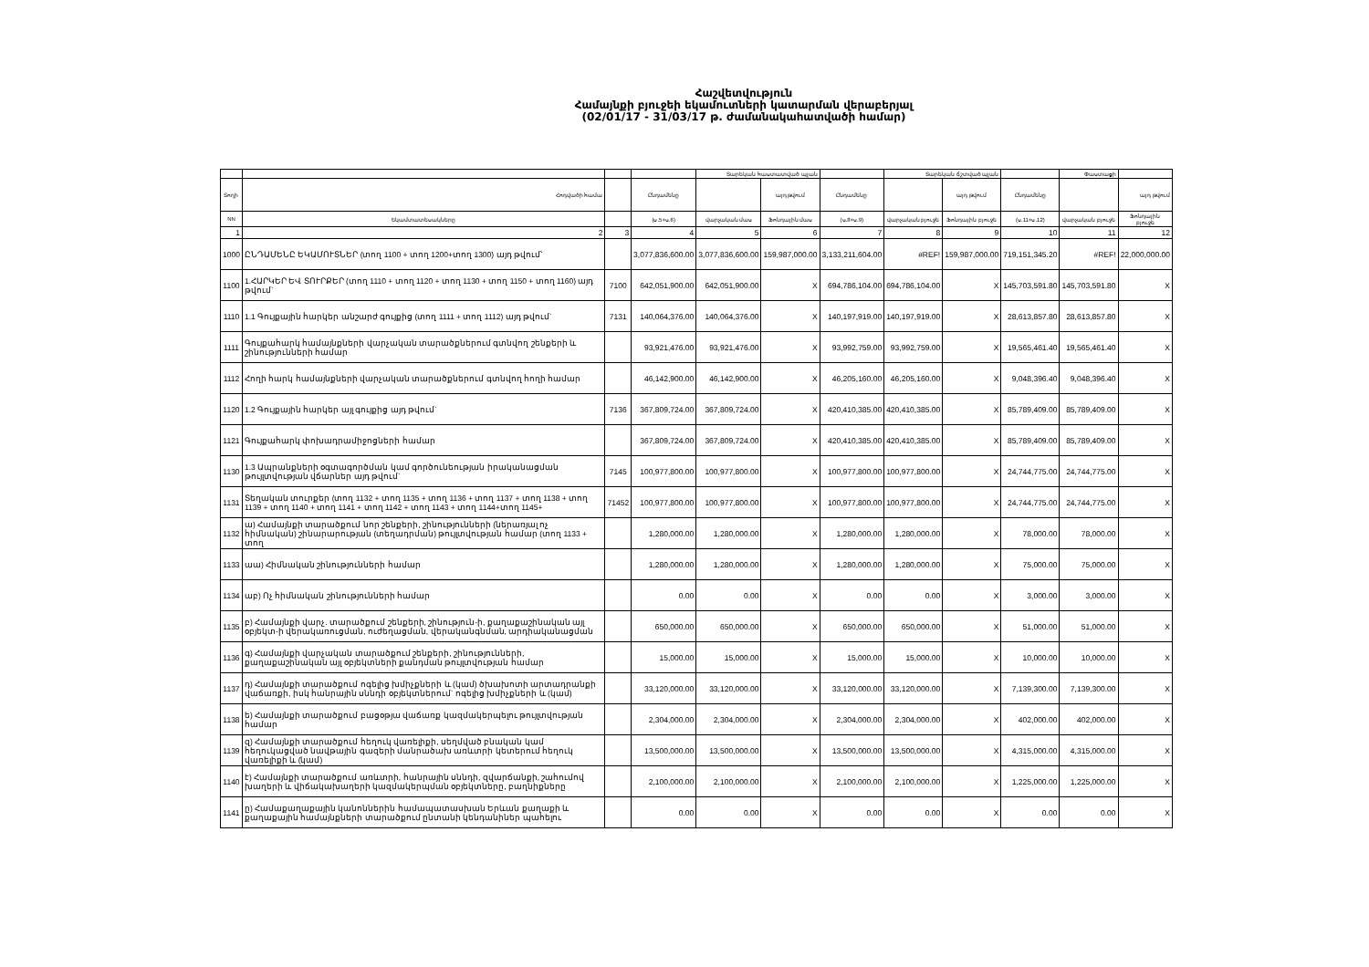Հաշվետվություն
Համայնքի բյուջեի եկամուտների կատարման վերաբերյալ
(02/01/17 - 31/03/17 թ. ժամանակահատվածի համար)
| | | | | Տարեկան հաստատված պլան | | | Տարեկան ճշտված պլան | | | Փաստացի | |
| --- | --- | --- | --- | --- | --- | --- | --- | --- | --- | --- | --- |
| Տողի | Հոդվածի համա | | Ընդամենը | | այդ թվում | Ընդամենը | | այդ թվում | Ընդամենը | | այդ թվում |
| NN | Եկամտատեսակները | | (ս.5+ս.6) | վարչական մաս | Ֆոնդային մաս | (ս.8+ս.9) | վարչական բյուջե | Ֆոնդային բյուջե | (ս.11+ս.12) | վարչական բյուջե | Ֆոնդային բյուջե |
| 1 | 2 | 3 | 4 | 5 | 6 | 7 | 8 | 9 | 10 | 11 | 12 |
| 1000 | ԸՆԴԱՄԵՆԸ ԵԿԱՄՈՒՏՆԵՐ (տող 1100 + տող 1200+տող 1300) այդ թվում՝ | | 3,077,836,600.00 | 3,077,836,600.00 | 159,987,000.00 | 3,133,211,604.00 | #REF! | 159,987,000.00 | 719,151,345.20 | #REF! | 22,000,000.00 |
| 1100 | 1.ՀԱՐԿԵՐ ԵՎ ՏՈՒՐՔԵՐ (տող 1110 + տող 1120 + տող 1130 + տող 1150 + տող 1160) այդ թվում` | 7100 | 642,051,900.00 | 642,051,900.00 | X | 694,786,104.00 | 694,786,104.00 | X | 145,703,591.80 | 145,703,591.80 | X |
| 1110 | 1.1 Գույքային հարկեր անշարժ գույքից (տող 1111 + տող 1112) այդ թվում` | 7131 | 140,064,376.00 | 140,064,376.00 | X | 140,197,919.00 | 140,197,919.00 | X | 28,613,857.80 | 28,613,857.80 | X |
| 1111 | Գույքահարկ համայնքների վարչական տարածքներում գտնվող շենքերի և շինությունների համար | | 93,921,476.00 | 93,921,476.00 | X | 93,992,759.00 | 93,992,759.00 | X | 19,565,461.40 | 19,565,461.40 | X |
| 1112 | Հողի հարկ համայնքների վարչական տարածքներում գտնվող հողի համար | | 46,142,900.00 | 46,142,900.00 | X | 46,205,160.00 | 46,205,160.00 | X | 9,048,396.40 | 9,048,396.40 | X |
| 1120 | 1.2 Գույքային հարկեր այլ գույքից այդ թվում` | 7136 | 367,809,724.00 | 367,809,724.00 | X | 420,410,385.00 | 420,410,385.00 | X | 85,789,409.00 | 85,789,409.00 | X |
| 1121 | Գույքահարկ փոխադրամիջոցների համար | | 367,809,724.00 | 367,809,724.00 | X | 420,410,385.00 | 420,410,385.00 | X | 85,789,409.00 | 85,789,409.00 | X |
| 1130 | 1.3 Ապրանքների օգտագործման կամ գործունեության իրականացման թույլտվության վճարներ այդ թվում` | 7145 | 100,977,800.00 | 100,977,800.00 | X | 100,977,800.00 | 100,977,800.00 | X | 24,744,775.00 | 24,744,775.00 | X |
| 1131 | Տեղական տուրքեր (տող 1132 + տող 1135 + տող 1136 + տող 1137 + տող 1138 + տող 1139 + տող 1140 + տող 1141 + տող 1142 + տող 1143 + տող 1144+տող 1145+ | 71452 | 100,977,800.00 | 100,977,800.00 | X | 100,977,800.00 | 100,977,800.00 | X | 24,744,775.00 | 24,744,775.00 | X |
| 1132 | ա) Համայնքի տարածքում նոր շենքերի, շինությունների (ներառյալ ոչ հիմնական) շինարարության (տեղադրման) թույլտվության համար (տող 1133 + տող | | 1,280,000.00 | 1,280,000.00 | X | 1,280,000.00 | 1,280,000.00 | X | 78,000.00 | 78,000.00 | X |
| 1133 | աա) Հիմնական շինությունների համար | | 1,280,000.00 | 1,280,000.00 | X | 1,280,000.00 | 1,280,000.00 | X | 75,000.00 | 75,000.00 | X |
| 1134 | աբ) Ոչ հիմնական շինությունների համար | | 0.00 | 0.00 | X | 0.00 | 0.00 | X | 3,000.00 | 3,000.00 | X |
| 1135 | բ) Համայնքի վարչ. տարածքում շենքերի, շինություն-ի, քաղաքաշինական այլ օբյեկտ-ի վերակառուցման, ուժեղացման, վերականգնման, արդիականացման | | 650,000.00 | 650,000.00 | X | 650,000.00 | 650,000.00 | X | 51,000.00 | 51,000.00 | X |
| 1136 | գ) Համայնքի վարչական տարածքում շենքերի, շինությունների, քաղաքաշինական այլ օբյեկտների քանդման թույլտվության համար | | 15,000.00 | 15,000.00 | X | 15,000.00 | 15,000.00 | X | 10,000.00 | 10,000.00 | X |
| 1137 | դ) Համայնքի տարածքում ոգելից խմիչքների և (կամ) ծխախոտի արտադրանքի վաճառքի, իսկ հանրային սննդի օբյեկտներում` ոգելից խմիչքների և (կամ) | | 33,120,000.00 | 33,120,000.00 | X | 33,120,000.00 | 33,120,000.00 | X | 7,139,300.00 | 7,139,300.00 | X |
| 1138 | ե) Համայնքի տարածքում բացօթյա վաճառք կազմակերպելու թույլտվության համար | | 2,304,000.00 | 2,304,000.00 | X | 2,304,000.00 | 2,304,000.00 | X | 402,000.00 | 402,000.00 | X |
| 1139 | զ) Համայնքի տարածքում հեղուկ վառելիքի, սեղմված բնական կամ հեղուկացված նավթային գազերի մանրածախ առևտրի կետերում հեղուկ վառելիքի և (կամ) | | 13,500,000.00 | 13,500,000.00 | X | 13,500,000.00 | 13,500,000.00 | X | 4,315,000.00 | 4,315,000.00 | X |
| 1140 | է) Համայնքի տարածքում առևտրի, հանրային սննդի, զվարճանքի, շահումով խաղերի և վիճակախաղերի կազմակերպման օբյեկտները, բաղնիքները | | 2,100,000.00 | 2,100,000.00 | X | 2,100,000.00 | 2,100,000.00 | X | 1,225,000.00 | 1,225,000.00 | X |
| 1141 | ը) Համաքաղաքային կանոններին համապատասխան Երևան քաղաքի և քաղաքային համայնքների տարածքում ընտանի կենդանիներ պահելու | | 0.00 | 0.00 | X | 0.00 | 0.00 | X | 0.00 | 0.00 | X |